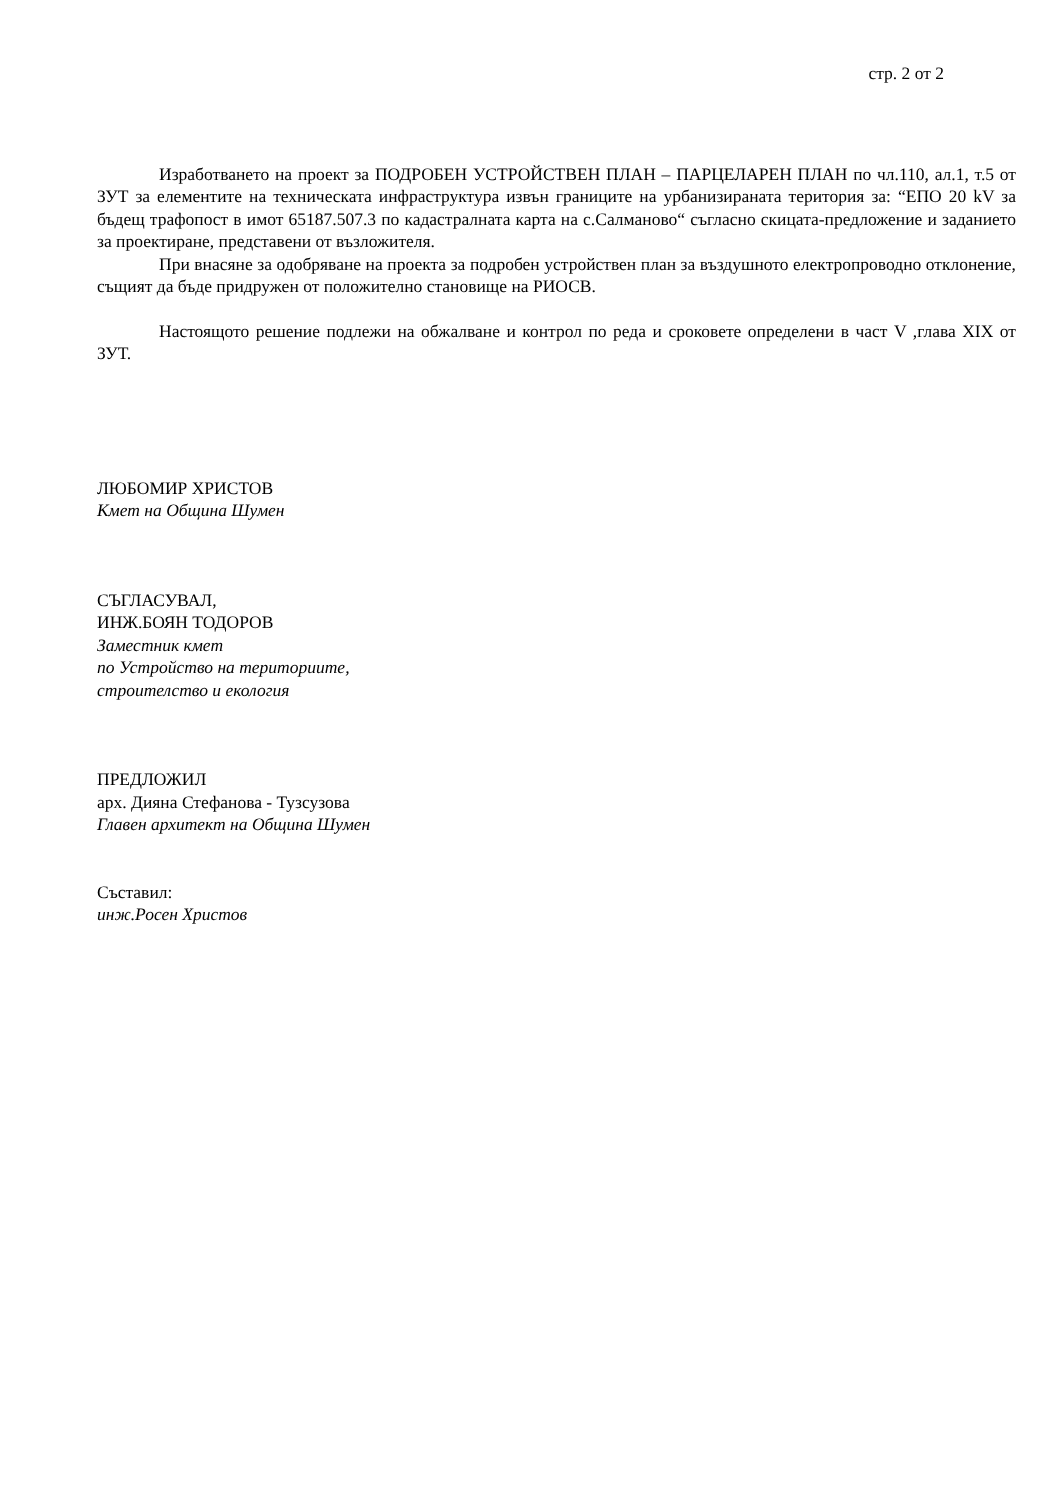стр. 2 от 2
Изработването на проект за ПОДРОБЕН УСТРОЙСТВЕН ПЛАН – ПАРЦЕЛАРЕН ПЛАН по чл.110, ал.1, т.5 от ЗУТ за елементите на техническата инфраструктура извън границите на урбанизираната територия за: “ЕПО 20 kV за бъдещ трафопост в имот 65187.507.3 по кадастралната карта на с.Салманово“ съгласно скицата-предложение и заданието за проектиране, представени от възложителя.
При внасяне за одобряване на проекта за подробен устройствен план за въздушното електропроводно отклонение, същият да бъде придружен от положително становище на РИОСВ.
Настоящото решение подлежи на обжалване и контрол по реда и сроковете определени в част V ,глава XIX от ЗУТ.
ЛЮБОМИР ХРИСТОВ
Кмет на Община Шумен
СЪГЛАСУВАЛ,
ИНЖ.БОЯН ТОДОРОВ
Заместник кмет
по Устройство на териториите,
строителство и екология
ПРЕДЛОЖИЛ
арх. Дияна Стефанова - Тузсузова
Главен архитект на Община Шумен
Съставил:
инж.Росен Христов